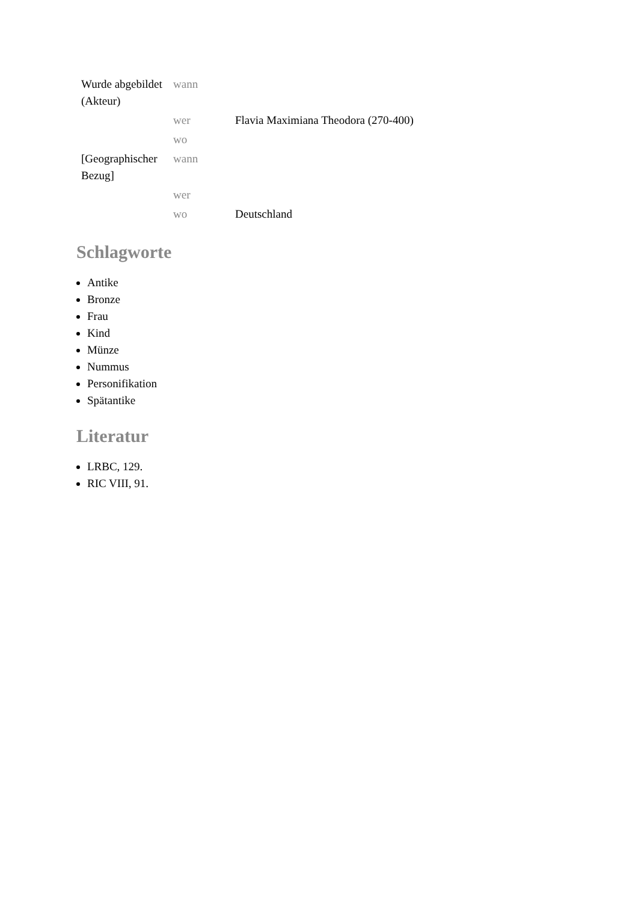| Wurde abgebildet (Akteur) | wann | |
| | wer | Flavia Maximiana Theodora (270-400) |
| | wo | |
| [Geographischer Bezug] | wann | |
| | wer | |
| | wo | Deutschland |
Schlagworte
Antike
Bronze
Frau
Kind
Münze
Nummus
Personifikation
Spätantike
Literatur
LRBC, 129.
RIC VIII, 91.